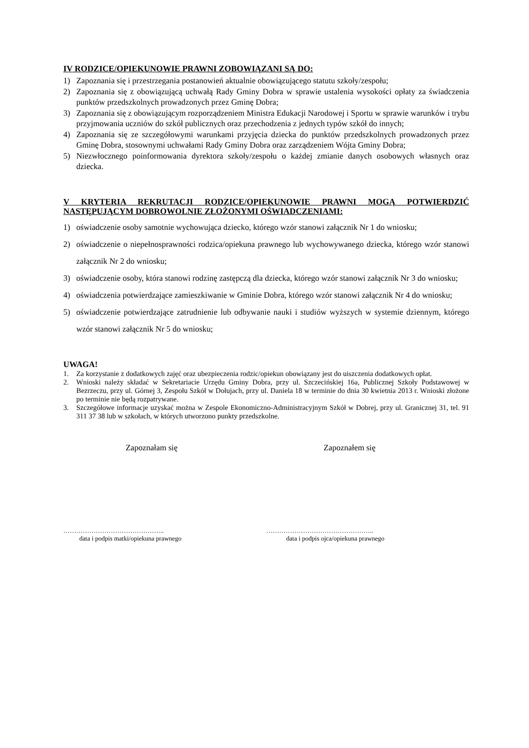IV RODZICE/OPIEKUNOWIE PRAWNI ZOBOWIĄZANI SĄ DO:
1) Zapoznania się i przestrzegania postanowień aktualnie obowiązującego statutu szkoły/zespołu;
2) Zapoznania się z obowiązującą uchwałą Rady Gminy Dobra w sprawie ustalenia wysokości opłaty za świadczenia punktów przedszkolnych prowadzonych przez Gminę Dobra;
3) Zapoznania się z obowiązującym rozporządzeniem Ministra Edukacji Narodowej i Sportu w sprawie warunków i trybu przyjmowania uczniów do szkół publicznych oraz przechodzenia z jednych typów szkół do innych;
4) Zapoznania się ze szczegółowymi warunkami przyjęcia dziecka do punktów przedszkolnych prowadzonych przez Gminę Dobra, stosownymi uchwałami Rady Gminy Dobra oraz zarządzeniem Wójta Gminy Dobra;
5) Niezwłocznego poinformowania dyrektora szkoły/zespołu o każdej zmianie danych osobowych własnych oraz dziecka.
V KRYTERIA REKRUTACJI RODZICE/OPIEKUNOWIE PRAWNI MOGĄ POTWIERDZIĆ NASTĘPUJĄCYM DOBROWOLNIE ZŁOŻONYMI OŚWIADCZENIAMI:
1) oświadczenie osoby samotnie wychowująca dziecko, którego wzór stanowi załącznik Nr 1 do wniosku;
2) oświadczenie o niepełnosprawności rodzica/opiekuna prawnego lub wychowywanego dziecka, którego wzór stanowi załącznik Nr 2 do wniosku;
3) oświadczenie osoby, która stanowi rodzinę zastępczą dla dziecka, którego wzór stanowi załącznik Nr 3 do wniosku;
4) oświadczenia potwierdzające zamieszkiwanie w Gminie Dobra, którego wzór stanowi załącznik Nr 4 do wniosku;
5) oświadczenie potwierdzające zatrudnienie lub odbywanie nauki i studiów wyższych w systemie dziennym, którego wzór stanowi załącznik Nr 5 do wniosku;
UWAGA!
1. Za korzystanie z dodatkowych zajęć oraz ubezpieczenia rodzic/opiekun obowiązany jest do uiszczenia dodatkowych opłat.
2. Wnioski należy składać w Sekretariacie Urzędu Gminy Dobra, przy ul. Szczecińskiej 16a, Publicznej Szkoły Podstawowej w Bezrzeczu, przy ul. Górnej 3, Zespołu Szkół w Dołujach, przy ul. Daniela 18 w terminie do dnia 30 kwietnia 2013 r. Wnioski złożone po terminie nie będą rozpatrywane.
3. Szczegółowe informacje uzyskać można w Zespole Ekonomiczno-Administracyjnym Szkół w Dobrej, przy ul. Granicznej 31, tel. 91 311 37 38 lub w szkołach, w których utworzono punkty przedszkolne.
Zapoznałam się Zapoznałem się
………………………………………..
data i podpis matki/opiekuna prawnego
…………………………………………..
data i podpis ojca/opiekuna prawnego